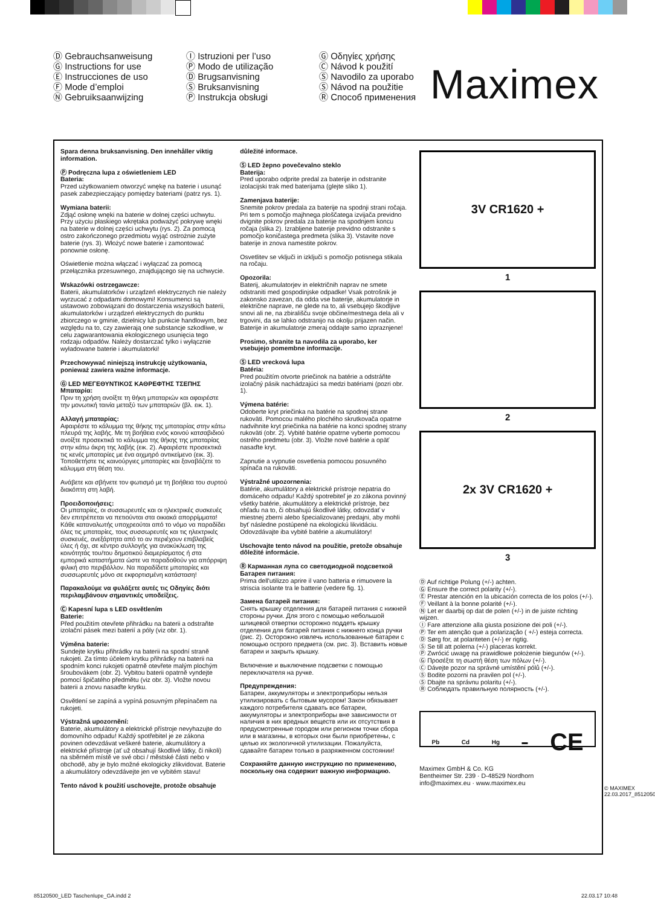Ⓓ Gebrauchsanweisung
Ⓖ Instructions for use
Ⓔ Instrucciones de uso
Ⓕ Mode d’emploi
Ⓝ Gebruiksaanwijzing
Ⓘ Istruzioni per l’uso
Ⓟ Modo de utilização
Ⓓ Brugsanvisning
Ⓢ Bruksanvisning
Ⓟ Instrukcja obsługi
Ⓖ Οδηγίες χρήσης
Ⓒ Návod k použití
Ⓢ Navodilo za uporabo
Ⓢ Návod na použitie
Ⓡ Способ применения
Maximex
Spara denna bruksanvisning. Den innehåller viktig information.
Ⓟ Podręczna lupa z oświetleniem LED
Bateria:
Przed użytkowaniem otworzyć wnękę na baterie i usunąć pasek zabezpieczający pomiędzy bateriami (patrz rys. 1).
Wymiana baterii:
Zdjąć osłonę wnęki na baterie w dolnej części uchwytu. Przy użyciu płaskiego wkrętaka podważyć pokrywę wnęki na baterie w dolnej części uchwytu (rys. 2). Za pomocą ostro zakończonego przedmiotu wyjąć ostrożnie zużyte baterie (rys. 3). Włożyć nowe baterie i zamontować ponownie osłonę.
Oświetlenie można włączać i wyłączać za pomocą przełącznika przesuwnego, znajdującego się na uchwycie.
Wskazówki ostrzegawcze:
Baterii, akumulatorków i urządzeń elektrycznych nie należy wyrzucać z odpadami domowymi! Konsumenci są ustawowo zobowiązani do dostarczenia wszystkich baterii, akumulatorków i urządzeń elektrycznych do punktu zbiorczego w gminie, dzielnicy lub punkcie handlowym, bez względu na to, czy zawierają one substancje szkodliwe, w celu zagwarantowania ekologicznego usunięcia tego rodzaju odpadów. Należy dostarczać tylko i wyłącznie wyładowane baterie i akumulatorki!
Przechowywać niniejszą instrukcję użytkowania, ponieważ zawiera ważne informacje.
Ⓖ LED ΜΕΓΕΘΥΝΤΙΚΟΣ ΚΑΘΡΕΦΤΗΣ ΤΣΕΠΗΣ
Μπαταρία:
Πριν τη χρήση ανοίξτε τη θήκη μπαταριών και αφαιρέστε την μονωτική ταινία μεταξύ των μπαταριών (βλ. εικ. 1).
Αλλαγή μπαταρίας:
Αφαιρέστε το κάλυμμα της θήκης της μπαταρίας στην κάτω πλευρά της λαβής. Με τη βοήθεια ενός κοινού κατσαβιδιού ανοίξτε προσεκτικά το κάλυμμα της θήκης της μπαταρίας στην κάτω άκρη της λαβής (εικ. 2). Αφαιρέστε προσεκτικά τις κενές μπαταρίες με ένα αιχμηρό αντικείμενο (εικ. 3). Τοποθετήστε τις καινούργιες μπαταρίες και ξαναβάζετε το κάλυμμα στη θέση του.
Ανάβετε και σβήνετε τον φωτισμό με τη βοήθεια του συρτού διακόπτη στη λαβή.
Προειδοποιήσεις:
Οι μπαταρίες, οι συσσωρευτές και οι ηλεκτρικές συσκευές δεν επιτρέπεται να πετιούνται στα οικιακά απορρίμματα! Κάθε καταναλωτής υποχρεούται από το νόμο να παραδίδει όλες τις μπαταρίες, τους συσσωρευτές και τις ηλεκτρικές συσκευές, ανεξάρτητα από το αν περιέχουν επιβλαβείς ύλες ή όχι, σε κέντρο συλλογής για ανακύκλωση της κοινότητάς του/του δημοτικού διαμερίσματος ή στα εμπορικά καταστήματα ώστε να παραδοθούν για απόρριψη φιλική στο περιβάλλον. Να παραδίδετε μπαταρίες και συσσωρευτές μόνο σε εκφορτισμένη κατάσταση!
Παρακαλούμε να φυλάξετε αυτές τις Οδηγίες διότι περιλαμβάνουν σημαντικές υποδείξεις.
Ⓒ Kapesní lupa s LED osvětlením
Baterie:
Před použitím otevřete přihrádku na baterii a odstraňte izolační pásek mezi baterií a póly (viz obr. 1).
Výměna baterie:
Sundejte krytku přihrádky na baterii na spodní straně rukojeti. Za tímto účelem krytku přihrádky na baterii na spodním konci rukojeti opatrně otevřete malým plochým šroubovákem (obr. 2). Vybitou baterii opatrně vyndejte pomocí špičatého předmětu (viz obr. 3). Vložte novou baterii a znovu nasaďte krytku.
Osvětlení se zapíná a vypíná posuvným přepínačem na rukojeti.
Výstražná upozornění:
Baterie, akumulátory a elektrické přístroje nevyhazujte do domovního odpadu! Každý spotřebitel je ze zákona povinen odevzdávat veškeré baterie, akumulátory a elektrické přístroje (ať už obsahují škodlivé látky, či nikoli) na sběrném místě ve své obci / městské části nebo v obchodě, aby je bylo možné ekologicky zlikvidovat. Baterie a akumulátory odevzdávejte jen ve vybitém stavu!
Tento návod k použití uschovejte, protože obsahuje
důležité informace.
Ⓢ LED žepno povečevalno steklo
Baterija:
Pred uporabo odprite predal za baterije in odstranite izolacijski trak med baterijama (glejte sliko 1).
Zamenjava baterije:
Snemite pokrov predala za baterije na spodnji strani ročaja. Pri tem s pomočjo majhnega ploščatega izvijača previdno dvignite pokrov predala za baterije na spodnjem koncu ročaja (slika 2). Izrabljene baterije previdno odstranite s pomočjo koničastega predmeta (slika 3). Vstavite nove baterije in znova namestite pokrov.
Osvetlitev se vključi in izključi s pomočjo potisnega stikala na ročaju.
Opozorila:
Baterij, akumulatorjev in električnih naprav ne smete odstraniti med gospodinjske odpadke! Vsak potrošnik je zakonsko zavezan, da odda vse baterije, akumulatorje in električne naprave, ne glede na to, ali vsebujejo škodljive snovi ali ne, na zbirališču svoje občine/mestnega dela ali v trgovini, da se lahko odstranijo na okolju prijazen način. Baterije in akumulatorje zmeraj oddajte samo izpraznjene!
Prosimo, shranite ta navodila za uporabo, ker vsebujejo pomembne informacije.
Ⓢ LED vrecková lupa
Batéria:
Pred použitím otvorte priečinok na batérie a odstráňte izolačný pásik nachádzajúci sa medzi batériami (pozri obr. 1).
Výmena batérie:
Odoberte kryt priečinka na batérie na spodnej strane rukoväti. Pomocou malého plochého skrutkovača opatrne nadvihnite kryt priečinka na batérie na konci spodnej strany rukoväti (obr. 2). Vybité batérie opatrne vyberte pomocou ostrého predmetu (obr. 3). Vložte nové batérie a opäť nasaďte kryt.
Zapnutie a vypnutie osvetlenia pomocou posuvného spínača na rukoväti.
Výstražné upozornenia:
Batérie, akumulátory a elektrické prístroje nepatria do domáceho odpadu! Každý spotrebiteľ je zo zákona povinný všetky batérie, akumulátory a elektrické prístroje, bez ohľadu na to, či obsahujú škodlivé látky, odovzdať v miestnej zberni alebo špecializovanej predajni, aby mohli byť následne postúpené na ekologickú likvidáciu. Odovzdávajte iba vybité batérie a akumulátory!
Uschovajte tento návod na použitie, pretože obsahuje dôležité informácie.
Ⓡ Карманная лупа со светодиодной подсветкой
Батарея питания:
Prima dell'utilizzo aprire il vano batteria e rimuovere la striscia isolante tra le batterie (vedere fig. 1).
Замена батарей питания:
Снять крышку отделения для батарей питания с нижней стороны ручки. Для этого с помощью небольшой шлицевой отвертки осторожно поддеть крышку отделения для батарей питания с нижнего конца ручки (рис. 2). Осторожно извлечь использованные батареи с помощью острого предмета (см. рис. 3). Вставить новые батареи и закрыть крышку.
Включение и выключение подсветки с помощью переключателя на ручке.
Предупреждения:
Батареи, аккумуляторы и электроприборы нельзя утилизировать с бытовым мусором! Закон обязывает каждого потребителя сдавать все батареи, аккумуляторы и электроприборы вне зависимости от наличия в них вредных веществ или их отсутствия в предусмотренные городом или регионом точки сбора или в магазины, в которых они были приобретены, с целью их экологичной утилизации. Пожалуйста, сдавайте батареи только в разряженном состоянии!
Сохраняйте данную инструкцию по применению, поскольну она содержит важную информацию.
3V CR1620 +
1
2
2x 3V CR1620 +
3
Ⓓ Auf richtige Polung (+/-) achten.
Ⓖ Ensure the correct polarity (+/-).
Ⓔ Prestar atención en la ubicación correcta de los polos (+/-).
Ⓕ Veillant à la bonne polarité (+/-).
Ⓝ Let er daarbij op dat de polen (+/-) in de juiste richting wijzen.
Ⓘ Fare attenzione alla giusta posizione dei poli (+/-).
Ⓟ Ter em atenção que a polarização ( +/-) esteja correcta.
Ⓓ Sørg for, at polariteten (+/-) er rigtig.
Ⓢ Se till att polerna (+/-) placeras korrekt.
Ⓟ Zwrócić uwagę na prawidłowe położenie biegunów (+/-).
Ⓖ Προσέξτε τη σωστή θέση των πόλων (+/-).
Ⓒ Dávejte pozor na správné umístění pólů (+/-).
Ⓢ Bodite pozorni na pravilen pol (+/-).
Ⓢ Dbajte na správnu polaritu (+/-).
Ⓡ Соблюдать правильную полярность (+/-).
Pb Cd Hg ▬ CE
Maximex GmbH & Co. KG
Bentheimer Str. 239 · D-48529 Nordhorn
info@maximex.eu · www.maximex.eu
© MAXIMEX 22.03.2017_85120500
85120500_LED Taschenlupe_GA.indd 2
22.03.17 10:48